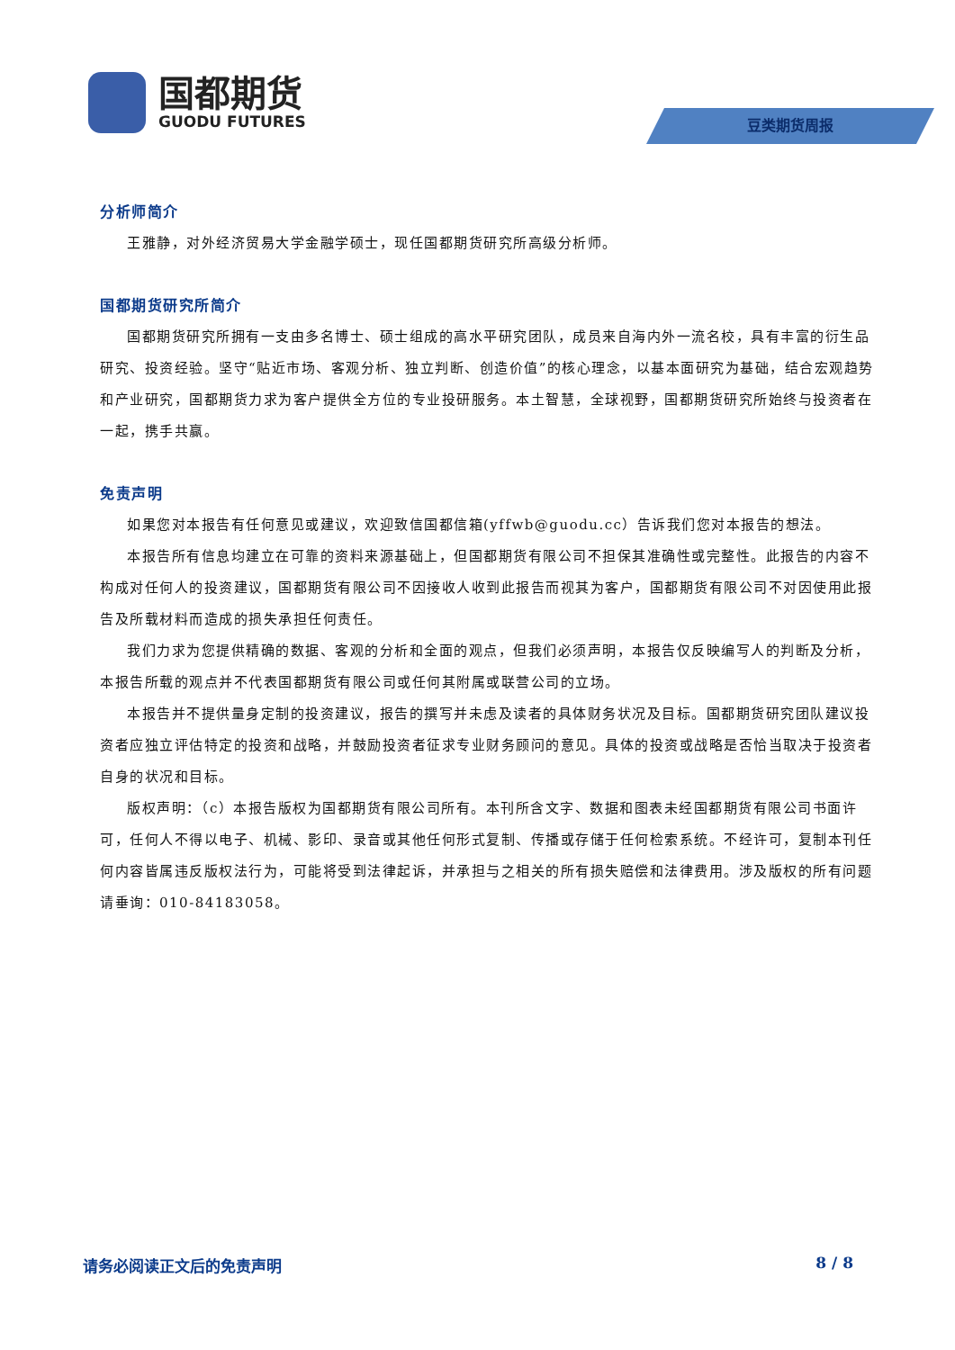国都期货
GUODU FUTURES
豆类期货周报
分析师简介
王雅静，对外经济贸易大学金融学硕士，现任国都期货研究所高级分析师。
国都期货研究所简介
国都期货研究所拥有一支由多名博士、硕士组成的高水平研究团队，成员来自海内外一流名校，具有丰富的衍生品研究、投资经验。坚守“贴近市场、客观分析、独立判断、创造价值”的核心理念，以基本面研究为基础，结合宏观趋势和产业研究，国都期货力求为客户提供全方位的专业投研服务。本土智慧，全球视野，国都期货研究所始终与投资者在一起，携手共赢。
免责声明
如果您对本报告有任何意见或建议，欢迎致信国都信箱(yffwb@guodu.cc）告诉我们您对本报告的想法。
本报告所有信息均建立在可靠的资料来源基础上，但国都期货有限公司不担保其准确性或完整性。此报告的内容不构成对任何人的投资建议，国都期货有限公司不因接收人收到此报告而视其为客户，国都期货有限公司不对因使用此报告及所载材料而造成的损失承担任何责任。
我们力求为您提供精确的数据、客观的分析和全面的观点，但我们必须声明，本报告仅反映编写人的判断及分析，本报告所载的观点并不代表国都期货有限公司或任何其附属或联营公司的立场。
本报告并不提供量身定制的投资建议，报告的撰写并未虑及读者的具体财务状况及目标。国都期货研究团队建议投资者应独立评估特定的投资和战略，并鼓励投资者征求专业财务顾问的意见。具体的投资或战略是否恰当取决于投资者自身的状况和目标。
版权声明：（c）本报告版权为国都期货有限公司所有。本刊所含文字、数据和图表未经国都期货有限公司书面许可，任何人不得以电子、机械、影印、录音或其他任何形式复制、传播或存储于任何检索系统。不经许可，复制本刊任何内容皆属违反版权法行为，可能将受到法律起诉，并承担与之相关的所有损失赔偿和法律费用。涉及版权的所有问题请垂询：010-84183058。
请务必阅读正文后的免责声明 8 / 8